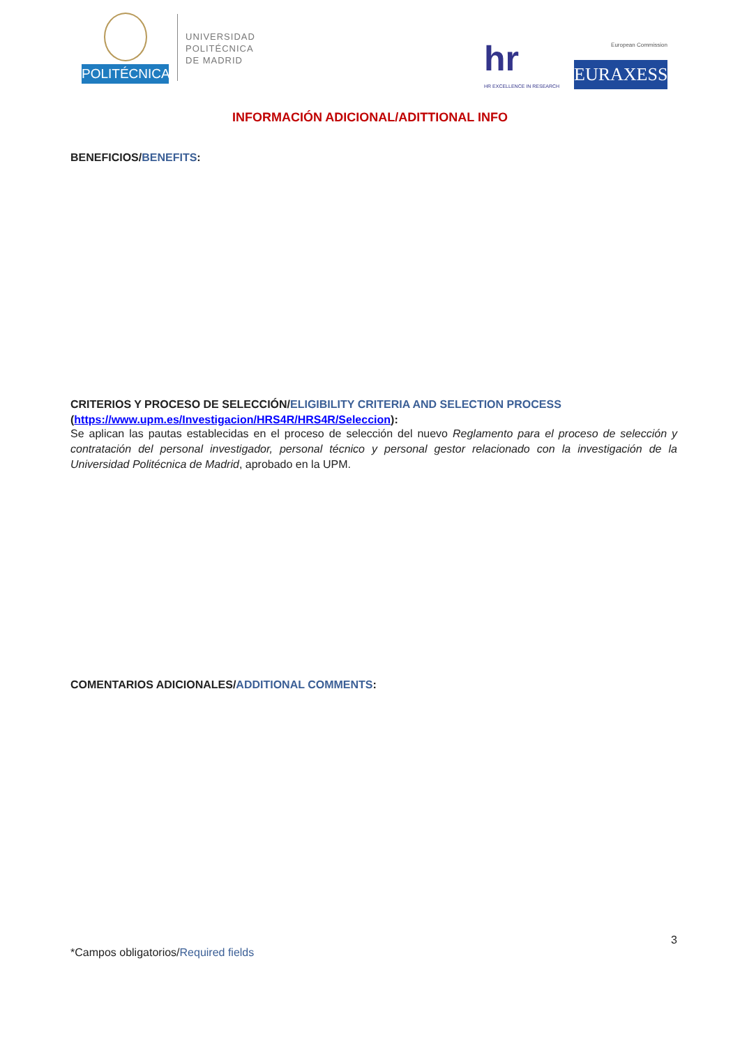POLITÉCNICA
UNIVERSIDAD
POLITÉCNICA
DE MADRID
hr
HR EXCELLENCE IN RESEARCH
European Commission
EURAXESS
INFORMACIÓN ADICIONAL/ADITTIONAL INFO
BENEFICIOS/BENEFITS:
CRITERIOS Y PROCESO DE SELECCIÓN/ELIGIBILITY CRITERIA AND SELECTION PROCESS
(https://www.upm.es/Investigacion/HRS4R/HRS4R/Seleccion):
Se aplican las pautas establecidas en el proceso de selección del nuevo Reglamento para el proceso de selección y contratación del personal investigador, personal técnico y personal gestor relacionado con la investigación de la Universidad Politécnica de Madrid, aprobado en la UPM.
COMENTARIOS ADICIONALES/ADDITIONAL COMMENTS:
3
*Campos obligatorios/Required fields